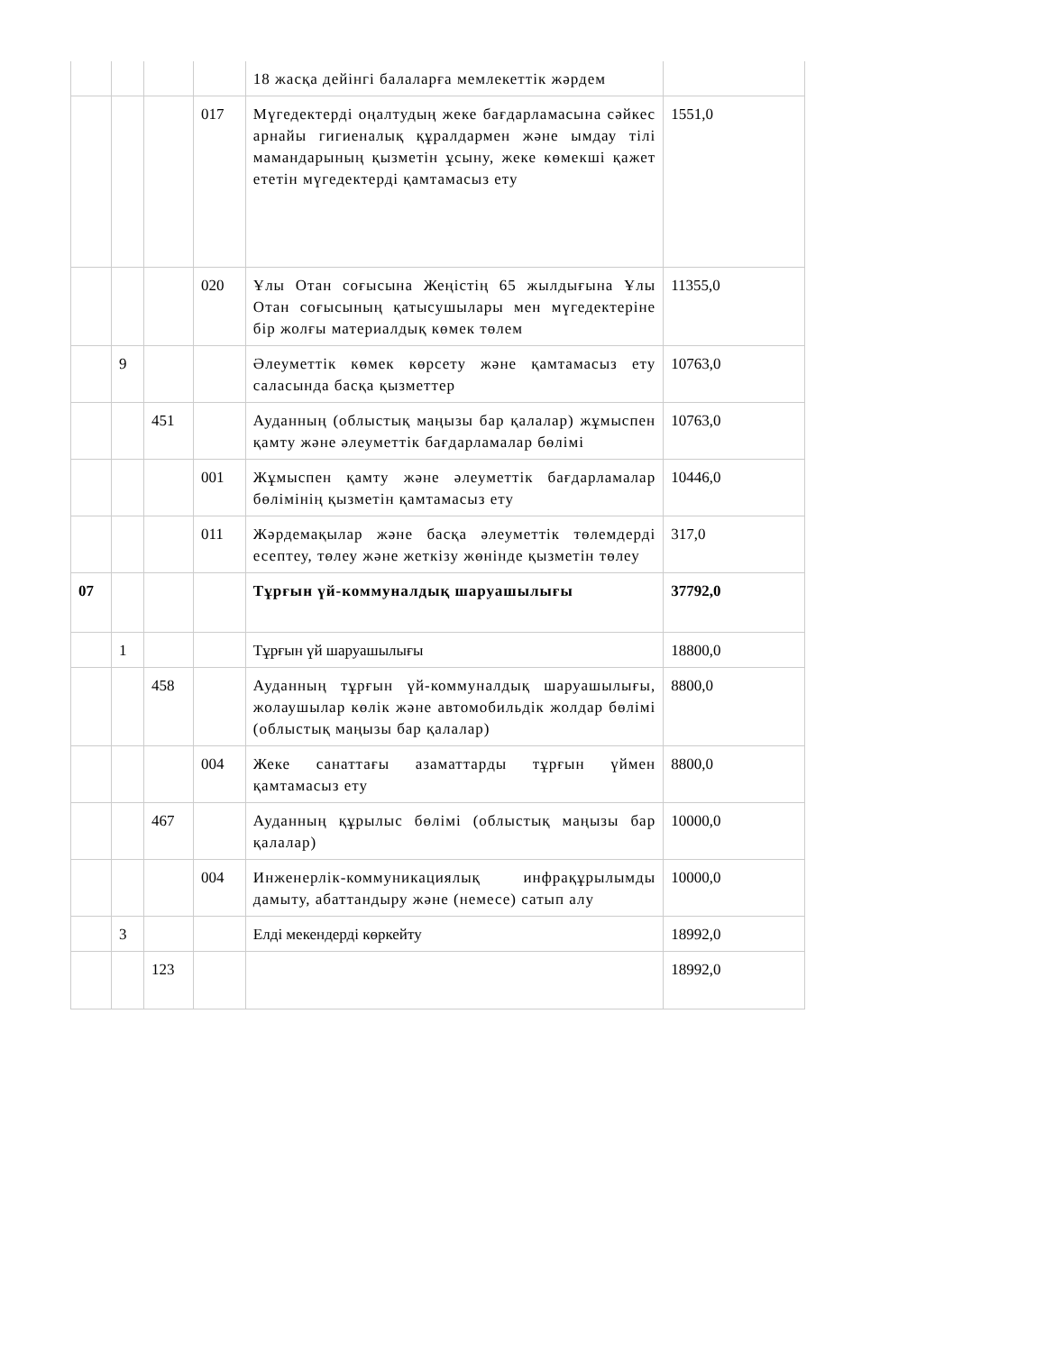| | | | | 18 жасқа дейінгі балаларға мемлекеттік жәрдем | |
| | | | 017 | Мүгедектерді оңалтудың жеке бағдарламасына сәйкес арнайы гигиеналық құралдармен және ымдау тілі мамандарының қызметін ұсыну, жеке көмекші қажет ететін мүгедектерді қамтамасыз ету | 1551,0 |
| | | | 020 | Ұлы Отан соғысына Жеңістің 65 жылдығына Ұлы Отан соғысының қатысушылары мен мүгедектеріне бір жолғы материалдық көмек төлем | 11355,0 |
| | 9 | | | Әлеуметтік көмек көрсету және қамтамасыз ету саласында басқа қызметтер | 10763,0 |
| | | 451 | | Ауданның (облыстық маңызы бар қалалар) жұмыспен қамту және әлеуметтік бағдарламалар бөлімі | 10763,0 |
| | | | 001 | Жұмыспен қамту және әлеуметтік бағдарламалар бөлімінің қызметін қамтамасыз ету | 10446,0 |
| | | | 011 | Жәрдемақылар және басқа әлеуметтік төлемдерді есептеу, төлеу және жеткізу жөнінде қызметін төлеу | 317,0 |
| 07 | | | | Тұрғын үй-коммуналдық шаруашылығы | 37792,0 |
| | 1 | | | Тұрғын үй шаруашылығы | 18800,0 |
| | | 458 | | Ауданның тұрғын үй-коммуналдық шаруашылығы, жолаушылар көлік және автомобильдік жолдар бөлімі (облыстық маңызы бар қалалар) | 8800,0 |
| | | | 004 | Жеке санаттағы азаматтарды тұрғын үймен қамтамасыз ету | 8800,0 |
| | | 467 | | Ауданның құрылыс бөлімі (облыстық маңызы бар қалалар) | 10000,0 |
| | | | 004 | Инженерлік-коммуникациялық инфрақұрылымды дамыту, абаттандыру және (немесе) сатып алу | 10000,0 |
| | 3 | | | Елді мекендерді көркейту | 18992,0 |
| | | 123 | | | 18992,0 |